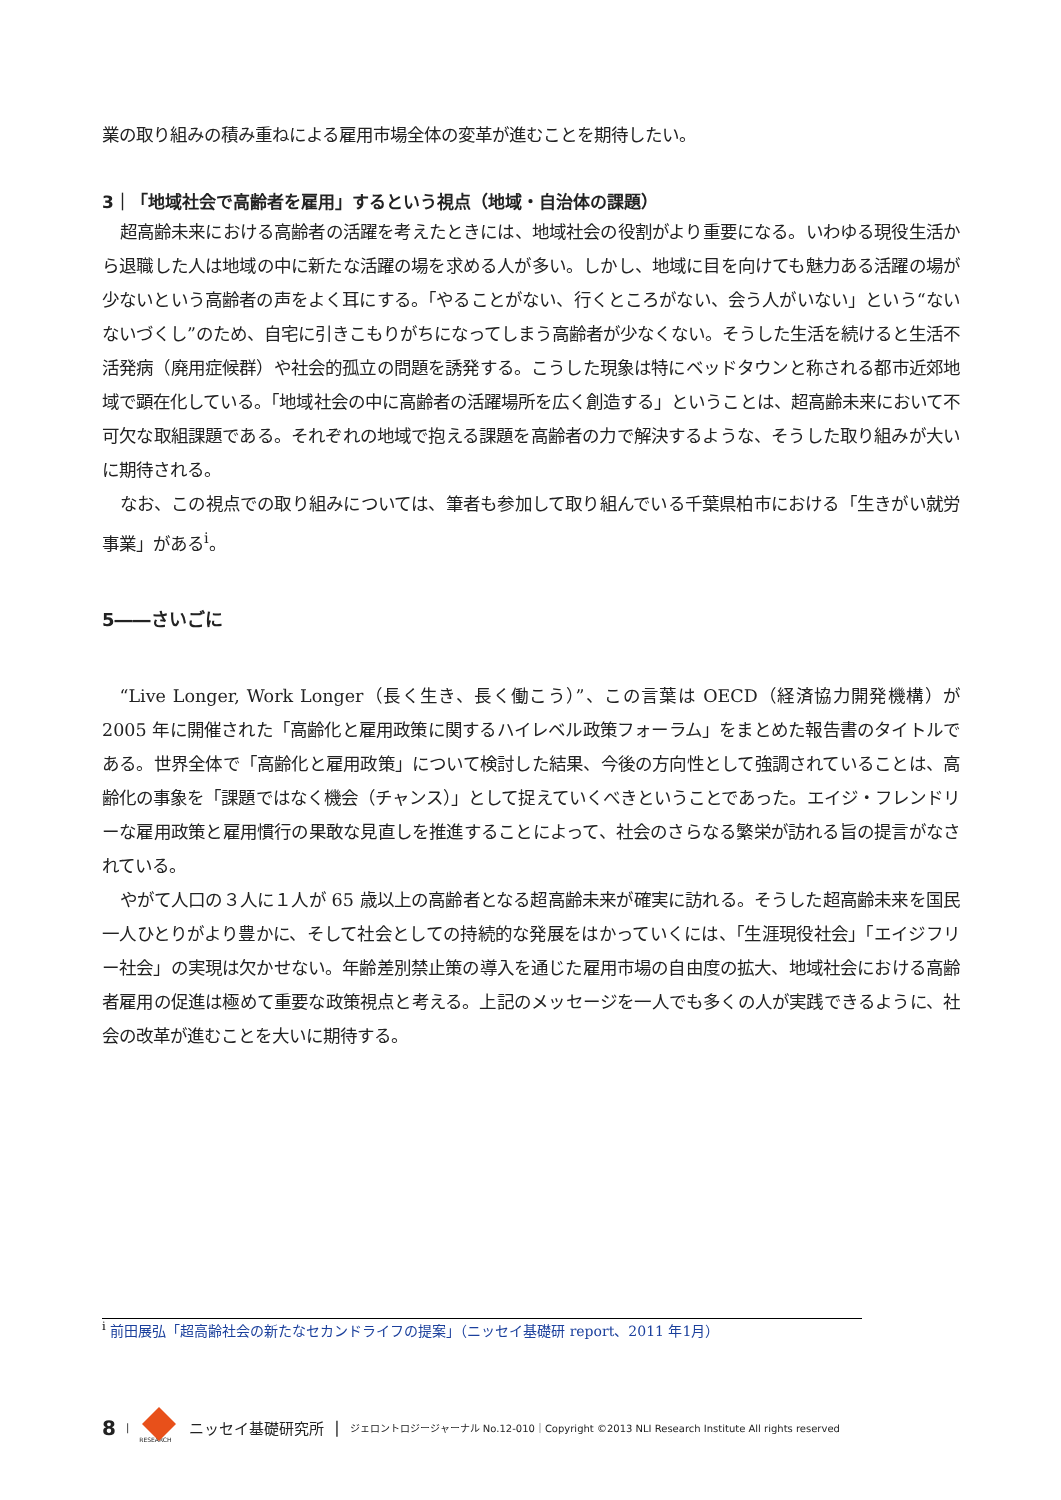業の取り組みの積み重ねによる雇用市場全体の変革が進むことを期待したい。
3｜「地域社会で高齢者を雇用」するという視点（地域・自治体の課題）
超高齢未来における高齢者の活躍を考えたときには、地域社会の役割がより重要になる。いわゆる現役生活から退職した人は地域の中に新たな活躍の場を求める人が多い。しかし、地域に目を向けても魅力ある活躍の場が少ないという高齢者の声をよく耳にする。「やることがない、行くところがない、会う人がいない」という“ないないづくし”のため、自宅に引きこもりがちになってしまう高齢者が少なくない。そうした生活を続けると生活不活発病（廃用症候群）や社会的孤立の問題を誘発する。こうした現象は特にベッドタウンと称される都市近郊地域で顕在化している。「地域社会の中に高齢者の活躍場所を広く創造する」ということは、超高齢未来において不可欠な取組課題である。それぞれの地域で抱える課題を高齢者の力で解決するような、そうした取り組みが大いに期待される。
なお、この視点での取り組みについては、筆者も参加して取り組んでいる千葉県柏市における「生きがい就労事業」がある<sup>i</sup>。
5――さいごに
“Live Longer, Work Longer（長く生き、長く働こう）”、この言葉は OECD（経済協力開発機構）が 2005 年に開催された「高齢化と雇用政策に関するハイレベル政策フォーラム」をまとめた報告書のタイトルである。世界全体で「高齢化と雇用政策」について検討した結果、今後の方向性として強調されていることは、高齢化の事象を「課題ではなく機会（チャンス）」として捉えていくべきということであった。エイジ・フレンドリーな雇用政策と雇用慣行の果敢な見直しを推進することによって、社会のさらなる繁栄が訪れる旨の提言がなされている。
やがて人口の３人に１人が 65 歳以上の高齢者となる超高齢未来が確実に訪れる。そうした超高齢未来を国民一人ひとりがより豊かに、そして社会としての持続的な発展をはかっていくには、「生涯現役社会」「エイジフリー社会」の実現は欠かせない。年齢差別禁止策の導入を通じた雇用市場の自由度の拡大、地域社会における高齢者雇用の促進は極めて重要な政策視点と考える。上記のメッセージを一人でも多くの人が実践できるように、社会の改革が進むことを大いに期待する。
<sup>i</sup> 前田展弘「超高齢社会の新たなセカンドライフの提案」（ニッセイ基礎研 report、2011 年1月）
8 |
RESEARCH
ニッセイ基礎研究所 | ジェロントロジージャーナル No.12-010｜Copyright ©2013 NLI Research Institute All rights reserved